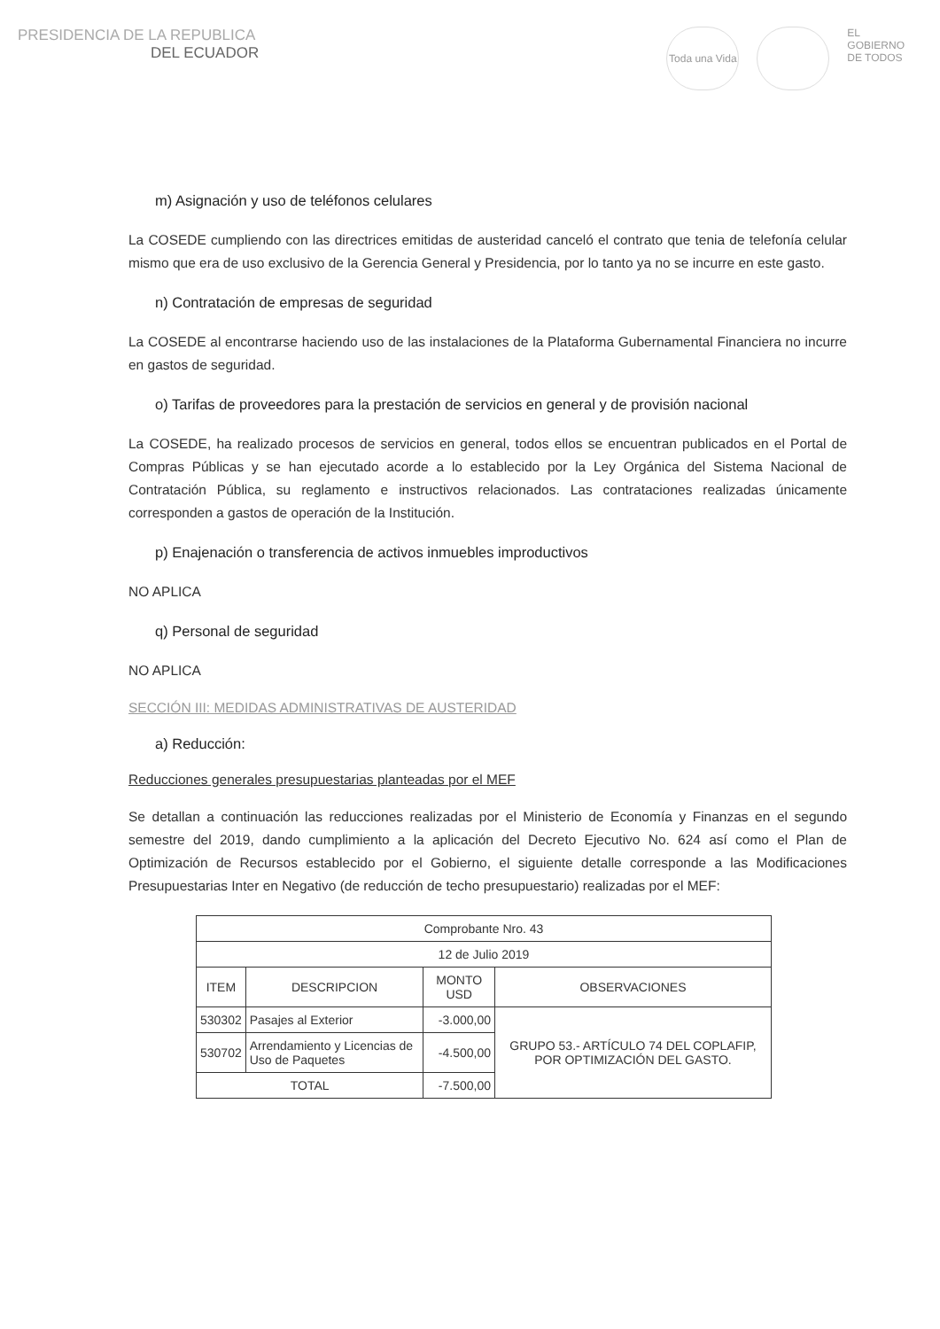PRESIDENCIA DE LA REPUBLICA
DEL ECUADOR
Toda una Vida
EL
GOBIERNO
DE TODOS
m) Asignación y uso de teléfonos celulares
La COSEDE cumpliendo con las directrices emitidas de austeridad canceló el contrato que tenia de telefonía celular mismo que era de uso exclusivo de la Gerencia General y Presidencia, por lo tanto ya no se incurre en este gasto.
n) Contratación de empresas de seguridad
La COSEDE al encontrarse haciendo uso de las instalaciones de la Plataforma Gubernamental Financiera no incurre en gastos de seguridad.
o) Tarifas de proveedores para la prestación de servicios en general y de provisión nacional
La COSEDE, ha realizado procesos de servicios en general, todos ellos se encuentran publicados en el Portal de Compras Públicas y se han ejecutado acorde a lo establecido por la Ley Orgánica del Sistema Nacional de Contratación Pública, su reglamento e instructivos relacionados. Las contrataciones realizadas únicamente corresponden a gastos de operación de la Institución.
p) Enajenación o transferencia de activos inmuebles improductivos
NO APLICA
q) Personal de seguridad
NO APLICA
SECCIÓN III: MEDIDAS ADMINISTRATIVAS DE AUSTERIDAD
a) Reducción:
Reducciones generales presupuestarias planteadas por el MEF
Se detallan a continuación las reducciones realizadas por el Ministerio de Economía y Finanzas en el segundo semestre del 2019, dando cumplimiento a la aplicación del Decreto Ejecutivo No. 624 así como el Plan de Optimización de Recursos establecido por el Gobierno, el siguiente detalle corresponde a las Modificaciones Presupuestarias Inter en Negativo (de reducción de techo presupuestario) realizadas por el MEF:
| Comprobante Nro. 43 | | | |
| --- | --- | --- | --- |
| 12 de Julio 2019 | | | |
| ITEM | DESCRIPCION | MONTO USD | OBSERVACIONES |
| 530302 | Pasajes al Exterior | -3.000,00 | GRUPO 53.- ARTÍCULO 74 DEL COPLAFIP, POR OPTIMIZACIÓN DEL GASTO. |
| 530702 | Arrendamiento y Licencias de Uso de Paquetes | -4.500,00 | |
| TOTAL | | -7.500,00 | |